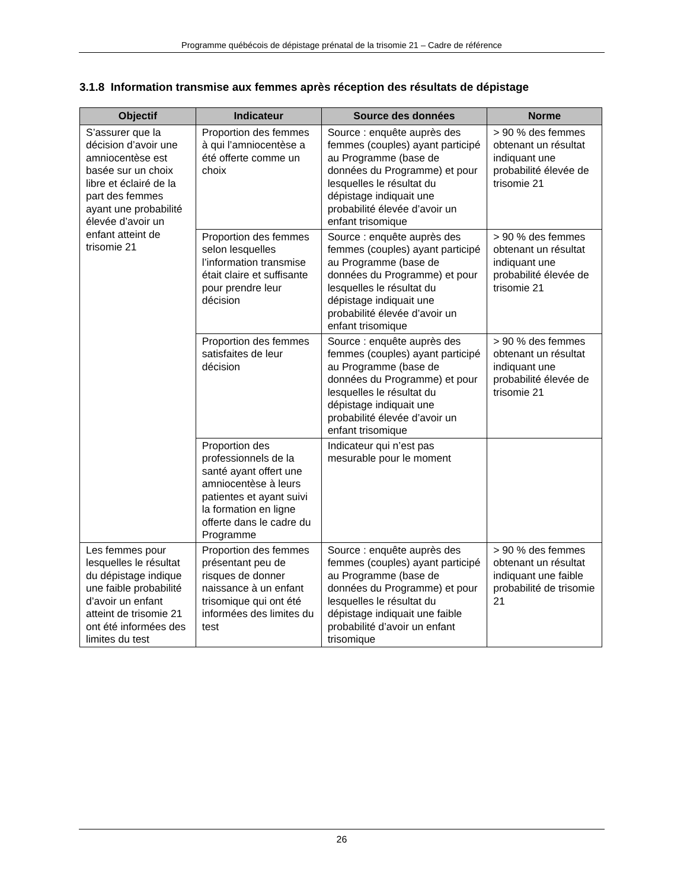Programme québécois de dépistage prénatal de la trisomie 21 – Cadre de référence
3.1.8 Information transmise aux femmes après réception des résultats de dépistage
| Objectif | Indicateur | Source des données | Norme |
| --- | --- | --- | --- |
| S’assurer que la décision d’avoir une amniocentèse est basée sur un choix libre et éclairé de la part des femmes ayant une probabilité élevée d’avoir un enfant atteint de trisomie 21 | Proportion des femmes à qui l’amniocentèse a été offerte comme un choix | Source : enquête auprès des femmes (couples) ayant participé au Programme (base de données du Programme) et pour lesquelles le résultat du dépistage indiquait une probabilité élevée d’avoir un enfant trisomique | > 90 % des femmes obtenant un résultat indiquant une probabilité élevée de trisomie 21 |
| | Proportion des femmes selon lesquelles l’information transmise était claire et suffisante pour prendre leur décision | Source : enquête auprès des femmes (couples) ayant participé au Programme (base de données du Programme) et pour lesquelles le résultat du dépistage indiquait une probabilité élevée d’avoir un enfant trisomique | > 90 % des femmes obtenant un résultat indiquant une probabilité élevée de trisomie 21 |
| | Proportion des femmes satisfaites de leur décision | Source : enquête auprès des femmes (couples) ayant participé au Programme (base de données du Programme) et pour lesquelles le résultat du dépistage indiquait une probabilité élevée d’avoir un enfant trisomique | > 90 % des femmes obtenant un résultat indiquant une probabilité élevée de trisomie 21 |
| | Proportion des professionnels de la santé ayant offert une amniocentèse à leurs patientes et ayant suivi la formation en ligne offerte dans le cadre du Programme | Indicateur qui n’est pas mesurable pour le moment | |
| Les femmes pour lesquelles le résultat du dépistage indique une faible probabilité d’avoir un enfant atteint de trisomie 21 ont été informées des limites du test | Proportion des femmes présentant peu de risques de donner naissance à un enfant trisomique qui ont été informées des limites du test | Source : enquête auprès des femmes (couples) ayant participé au Programme (base de données du Programme) et pour lesquelles le résultat du dépistage indiquait une faible probabilité d’avoir un enfant trisomique | > 90 % des femmes obtenant un résultat indiquant une faible probabilité de trisomie 21 |
26